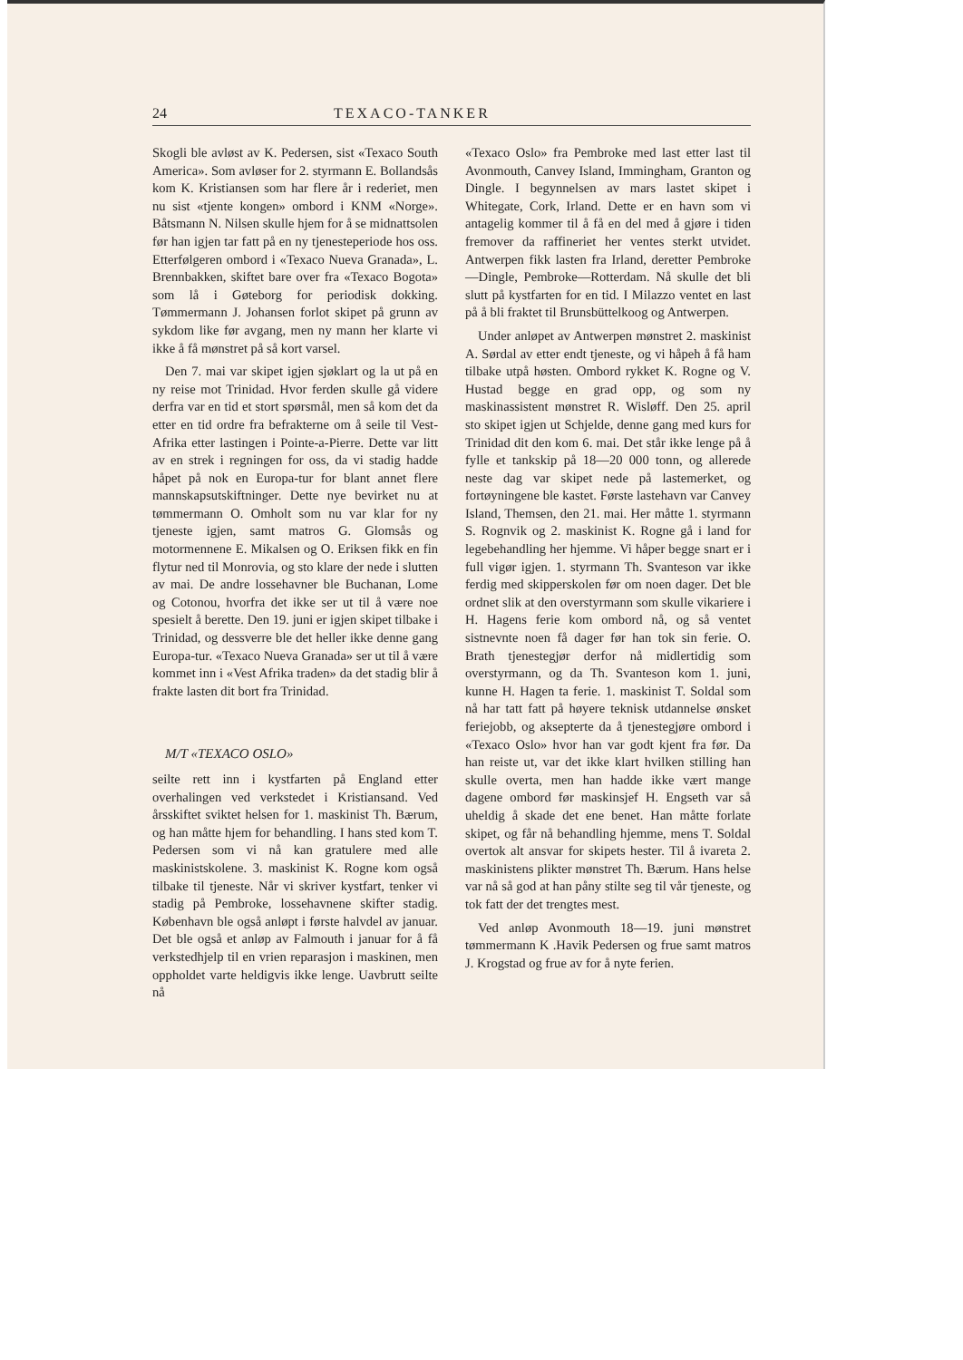24 TEXACO-TANKER
Skogli ble avløst av K. Pedersen, sist «Texaco South America». Som avløser for 2. styrmann E. Bollandsås kom K. Kristiansen som har flere år i rederiet, men nu sist «tjente kongen» ombord i KNM «Norge». Båtsmann N. Nilsen skulle hjem for å se midnattsolen før han igjen tar fatt på en ny tjenesteperiode hos oss. Etterfølgeren ombord i «Texaco Nueva Granada», L. Brennbakken, skiftet bare over fra «Texaco Bogota» som lå i Gøteborg for periodisk dokking. Tømmermann J. Johansen forlot skipet på grunn av sykdom like før avgang, men ny mann her klarte vi ikke å få mønstret på så kort varsel.
Den 7. mai var skipet igjen sjøklart og la ut på en ny reise mot Trinidad. Hvor ferden skulle gå videre derfra var en tid et stort spørsmål, men så kom det da etter en tid ordre fra befrakterne om å seile til Vest-Afrika etter lastingen i Pointe-a-Pierre. Dette var litt av en strek i regningen for oss, da vi stadig hadde håpet på nok en Europa-tur for blant annet flere mannskapsutskiftninger. Dette nye bevirket nu at tømmermann O. Omholt som nu var klar for ny tjeneste igjen, samt matros G. Glomsås og motormennene E. Mikalsen og O. Eriksen fikk en fin flytur ned til Monrovia, og sto klare der nede i slutten av mai. De andre lossehavner ble Buchanan, Lome og Cotonou, hvorfra det ikke ser ut til å være noe spesielt å berette. Den 19. juni er igjen skipet tilbake i Trinidad, og dessverre ble det heller ikke denne gang Europa-tur. «Texaco Nueva Granada» ser ut til å være kommet inn i «Vest Afrika traden» da det stadig blir å frakte lasten dit bort fra Trinidad.
M/T «TEXACO OSLO»
seilte rett inn i kystfarten på England etter overhalingen ved verkstedet i Kristiansand. Ved årsskiftet sviktet helsen for 1. maskinist Th. Bærum, og han måtte hjem for behandling. I hans sted kom T. Pedersen som vi nå kan gratulere med alle maskinistskolene. 3. maskinist K. Rogne kom også tilbake til tjeneste. Når vi skriver kystfart, tenker vi stadig på Pembroke, lossehavnene skifter stadig. København ble også anløpt i første halvdel av januar. Det ble også et anløp av Falmouth i januar for å få verkstedhjelp til en vrien reparasjon i maskinen, men oppholdet varte heldigvis ikke lenge. Uavbrutt seilte nå
«Texaco Oslo» fra Pembroke med last etter last til Avonmouth, Canvey Island, Immingham, Granton og Dingle. I begynnelsen av mars lastet skipet i Whitegate, Cork, Irland. Dette er en havn som vi antagelig kommer til å få en del med å gjøre i tiden fremover da raffineriet her ventes sterkt utvidet. Antwerpen fikk lasten fra Irland, deretter Pembroke—Dingle, Pembroke—Rotterdam. Nå skulle det bli slutt på kystfarten for en tid. I Milazzo ventet en last på å bli fraktet til Brunsbüttelkoog og Antwerpen.
Under anløpet av Antwerpen mønstret 2. maskinist A. Sørdal av etter endt tjeneste, og vi håpeh å få ham tilbake utpå høsten. Ombord rykket K. Rogne og V. Hustad begge en grad opp, og som ny maskinassistent mønstret R. Wisløff. Den 25. april sto skipet igjen ut Schjelde, denne gang med kurs for Trinidad dit den kom 6. mai. Det står ikke lenge på å fylle et tankskip på 18—20 000 tonn, og allerede neste dag var skipet nede på lastemerket, og fortøyningene ble kastet. Første lastehavn var Canvey Island, Themsen, den 21. mai. Her måtte 1. styrmann S. Rognvik og 2. maskinist K. Rogne gå i land for legebehandling her hjemme. Vi håper begge snart er i full vigør igjen. 1. styrmann Th. Svanteson var ikke ferdig med skipperskolen før om noen dager. Det ble ordnet slik at den overstyrmann som skulle vikariere i H. Hagens ferie kom ombord nå, og så ventet sistnevnte noen få dager før han tok sin ferie. O. Brath tjenestegjør derfor nå midlertidig som overstyrmann, og da Th. Svanteson kom 1. juni, kunne H. Hagen ta ferie. 1. maskinist T. Soldal som nå har tatt fatt på høyere teknisk utdannelse ønsket feriejobb, og aksepterte da å tjenestegjøre ombord i «Texaco Oslo» hvor han var godt kjent fra før. Da han reiste ut, var det ikke klart hvilken stilling han skulle overta, men han hadde ikke vært mange dagene ombord før maskinsjef H. Engseth var så uheldig å skade det ene benet. Han måtte forlate skipet, og får nå behandling hjemme, mens T. Soldal overtok alt ansvar for skipets hester. Til å ivareta 2. maskinistens plikter mønstret Th. Bærum. Hans helse var nå så god at han påny stilte seg til vår tjeneste, og tok fatt der det trengtes mest.
Ved anløp Avonmouth 18—19. juni mønstret tømmermann K .Havik Pedersen og frue samt matros J. Krogstad og frue av for å nyte ferien.